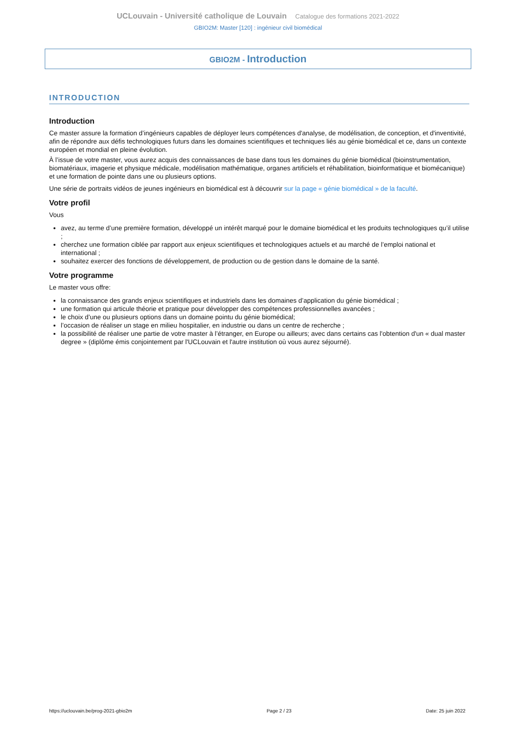UCLouvain - Université catholique de Louvain Catalogue des formations 2021-2022
GBIO2M: Master [120] : ingénieur civil biomédical
GBIO2M - Introduction
INTRODUCTION
Introduction
Ce master assure la formation d’ingénieurs capables de déployer leurs compétences d'analyse, de modélisation, de conception, et d'inventivité, afin de répondre aux défis technologiques futurs dans les domaines scientifiques et techniques liés au génie biomédical et ce, dans un contexte européen et mondial en pleine évolution.
À l’issue de votre master, vous aurez acquis des connaissances de base dans tous les domaines du génie biomédical (bioinstrumentation, biomatériaux, imagerie et physique médicale, modélisation mathématique, organes artificiels et réhabilitation, bioinformatique et biomécanique) et une formation de pointe dans une ou plusieurs options.
Une série de portraits vidéos de jeunes ingénieurs en biomédical est à découvrir sur la page « génie biomédical » de la faculté.
Votre profil
Vous
avez, au terme d’une première formation, développé un intérêt marqué pour le domaine biomédical et les produits technologiques qu’il utilise ;
cherchez une formation ciblée par rapport aux enjeux scientifiques et technologiques actuels et au marché de l’emploi national et international ;
souhaitez exercer des fonctions de développement, de production ou de gestion dans le domaine de la santé.
Votre programme
Le master vous offre:
la connaissance des grands enjeux scientifiques et industriels dans les domaines d’application du génie biomédical ;
une formation qui articule théorie et pratique pour développer des compétences professionnelles avancées ;
le choix d’une ou plusieurs options dans un domaine pointu du génie biomédical;
l’occasion de réaliser un stage en milieu hospitalier, en industrie ou dans un centre de recherche ;
la possibilité de réaliser une partie de votre master à l’étranger, en Europe ou ailleurs; avec dans certains cas l'obtention d'un « dual master degree » (diplôme émis conjointement par l'UCLouvain et l'autre institution où vous aurez séjourné).
https://uclouvain.be/prog-2021-gbio2m Page 2 / 23 Date: 25 juin 2022